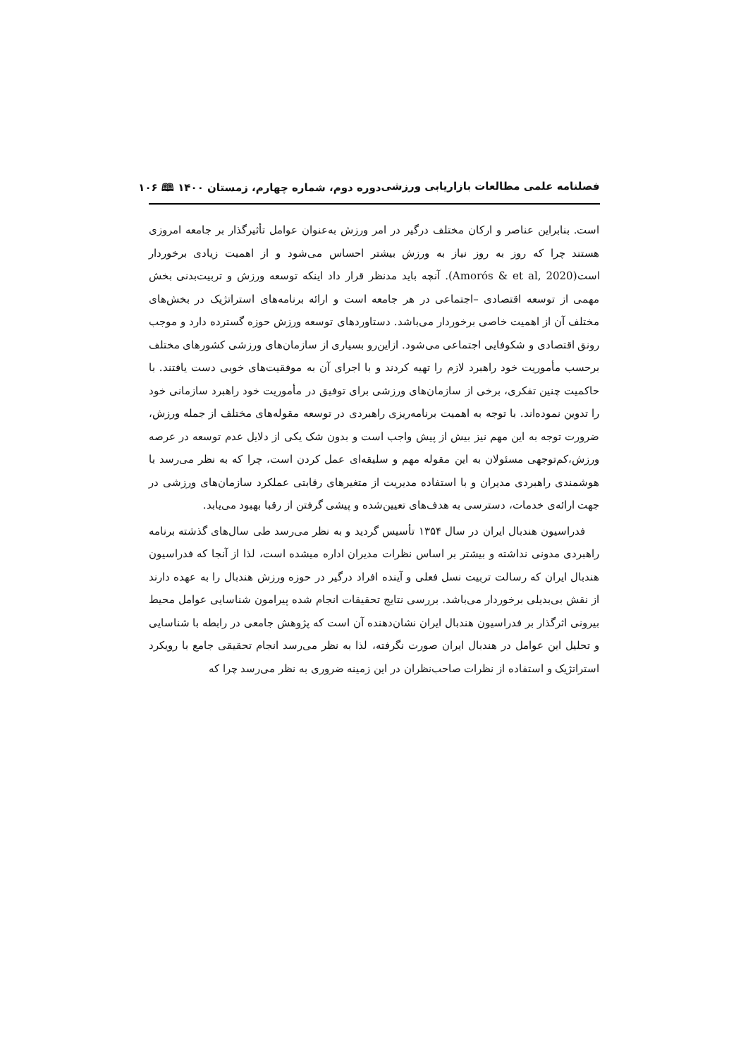فصلنامه علمی مطالعات بازاریابی ورزشی دوره دوم، شماره چهارم، زمستان ۱۴۰۰ 🕮 ۱۰۶
است. بنابراین عناصر و ارکان مختلف درگیر در امر ورزش به‌عنوان عوامل تأثیرگذار بر جامعه امروزی هستند چرا که روز به روز نیاز به ورزش بیشتر احساس می‌شود و از اهمیت زیادی برخوردار است(Amorós & et al, 2020). آنچه باید مدنظر قرار داد اینکه توسعه ورزش و تربیت‌بدنی بخش مهمی از توسعه اقتصادی –اجتماعی در هر جامعه است و ارائه برنامه‌های استراتژیک در بخش‌های مختلف آن از اهمیت خاصی برخوردار می‌باشد. دستاوردهای توسعه ورزش حوزه گسترده دارد و موجب رونق اقتصادی و شکوفایی اجتماعی می‌شود. ازاین‌رو بسیاری از سازمان‌های ورزشی کشورهای مختلف برحسب مأموریت خود راهبرد لازم را تهیه کردند و با اجرای آن به موفقیت‌های خوبی دست یافتند. با حاکمیت چنین تفکری، برخی از سازمان‌های ورزشی برای توفیق در مأموریت خود راهبرد سازمانی خود را تدوین نموده‌اند. با توجه به اهمیت برنامه‌ریزی راهبردی در توسعه مقوله‌های مختلف از جمله ورزش، ضرورت توجه به این مهم نیز بیش از پیش واجب است و بدون شک یکی از دلایل عدم توسعه در عرصه ورزش،کم‌توجهی مسئولان به این مقوله مهم و سلیقه‌ای عمل کردن است، چرا که به نظر می‌رسد با هوشمندی راهبردی مدیران و با استفاده مدیریت از متغیرهای رقابتی عملکرد سازمان‌های ورزشی در جهت ارائه‌ی خدمات، دسترسی به هدف‌های تعیین‌شده و پیشی گرفتن از رقبا بهبود می‌یابد.
فدراسیون هندبال ایران در سال ۱۳۵۴ تأسیس گردید و به نظر می‌رسد طی سال‌های گذشته برنامه راهبردی مدونی نداشته و بیشتر بر اساس نظرات مدیران اداره میشده است، لذا از آنجا که فدراسیون هندبال ایران که رسالت تربیت نسل فعلی و آینده افراد درگیر در حوزه ورزش هندبال را به عهده دارند از نقش بی‌بدیلی برخوردار می‌باشد. بررسی نتایج تحقیقات انجام شده پیرامون شناسایی عوامل محیط بیرونی اثرگذار بر فدراسیون هندبال ایران نشان‌دهنده آن است که پژوهش جامعی در رابطه با شناسایی و تحلیل این عوامل در هندبال ایران صورت نگرفته، لذا به نظر می‌رسد انجام تحقیقی جامع با رویکرد استراتژیک و استفاده از نظرات صاحب‌نظران در این زمینه ضروری به نظر می‌رسد چرا که